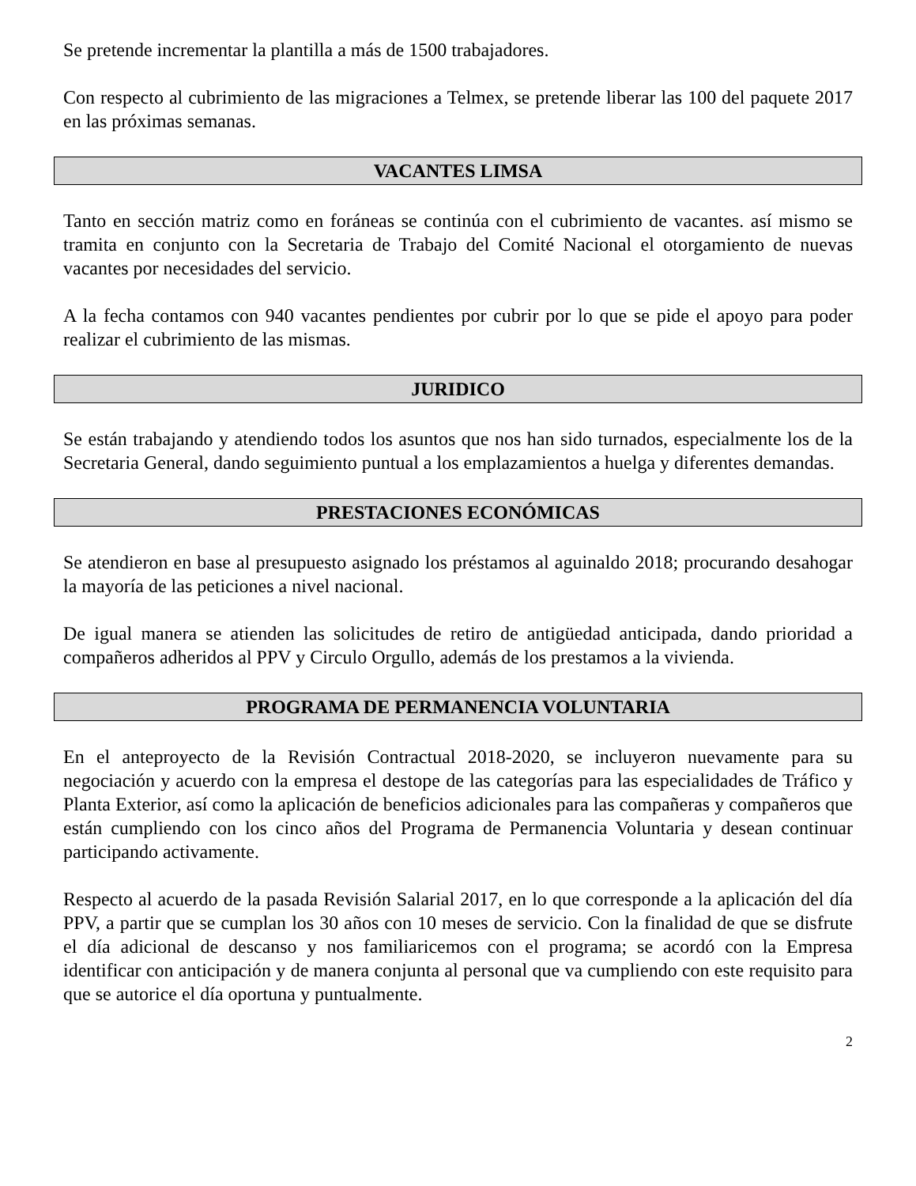Se pretende incrementar la plantilla a más de 1500 trabajadores.
Con respecto al cubrimiento de las migraciones a Telmex, se pretende liberar las 100 del paquete 2017 en las próximas semanas.
VACANTES LIMSA
Tanto en sección matriz como en foráneas se continúa con el cubrimiento de vacantes. así mismo se tramita en conjunto con la Secretaria de Trabajo del Comité Nacional el otorgamiento de nuevas vacantes por necesidades del servicio.
A la fecha contamos con 940 vacantes pendientes por cubrir por lo que se pide el apoyo para poder realizar el cubrimiento de las mismas.
JURIDICO
Se están trabajando y atendiendo todos los asuntos que nos han sido turnados, especialmente los de la Secretaria General, dando seguimiento puntual a los emplazamientos a huelga y diferentes demandas.
PRESTACIONES ECONÓMICAS
Se atendieron en base al presupuesto asignado los préstamos al aguinaldo 2018; procurando desahogar la mayoría de las peticiones a nivel nacional.
De igual manera se atienden las solicitudes de retiro de antigüedad anticipada, dando prioridad a compañeros adheridos al PPV y Circulo Orgullo, además de los prestamos a la vivienda.
PROGRAMA DE PERMANENCIA VOLUNTARIA
En el anteproyecto de la Revisión Contractual 2018-2020, se incluyeron nuevamente para su negociación y acuerdo con la empresa el destope de las categorías para las especialidades de Tráfico y Planta Exterior, así como la aplicación de beneficios adicionales para las compañeras y compañeros que están cumpliendo con los cinco años del Programa de Permanencia Voluntaria y desean continuar participando activamente.
Respecto al acuerdo de la pasada Revisión Salarial 2017, en lo que corresponde a la aplicación del día PPV, a partir que se cumplan los 30 años con 10 meses de servicio. Con la finalidad de que se disfrute el día adicional de descanso y nos familiaricemos con el programa; se acordó con la Empresa identificar con anticipación y de manera conjunta al personal que va cumpliendo con este requisito para que se autorice el día oportuna y puntualmente.
2